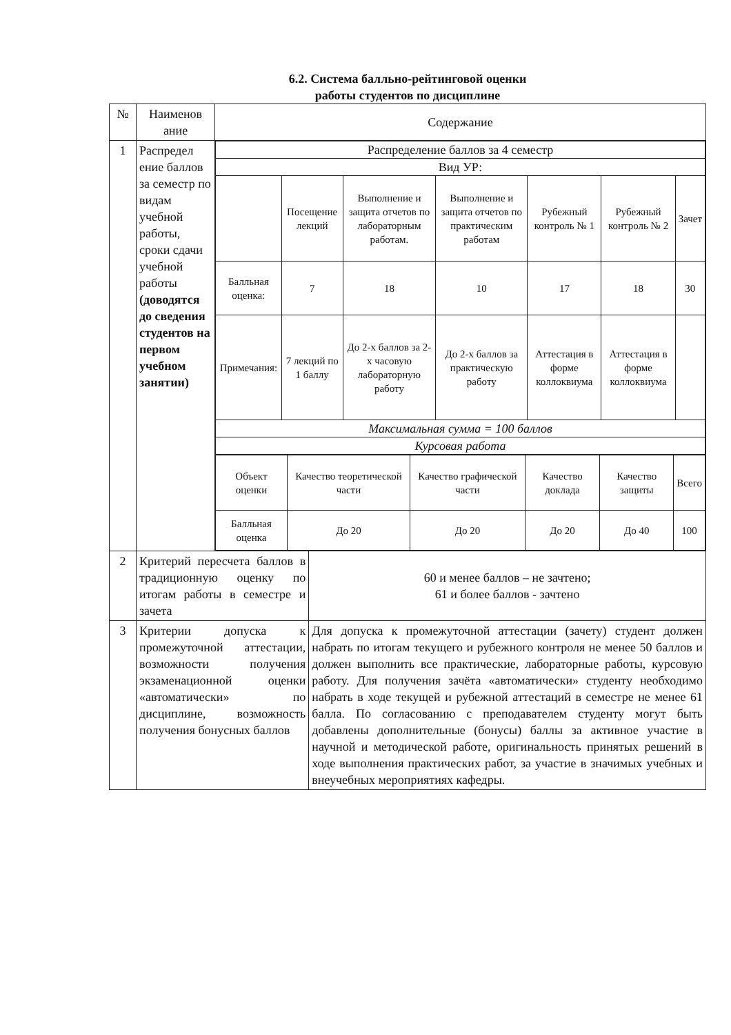6.2. Система балльно-рейтинговой оценки
работы студентов по дисциплине
| № | Наименов ание | Содержание | |
| --- | --- | --- | --- |
| 1 | Распредел ение баллов за семестр по видам учебной работы, сроки сдачи учебной работы (доводятся до сведения студентов на первом учебном занятии) | / Распределение баллов за 4 семестр / / / / / / / / Вид УР: / / / / / / / / / Посещение лекций / Выполнение и защита отчетов по лабораторным работам. / Выполнение и защита отчетов по практическим работам / Рубежный контроль № 1 / Рубежный контроль № 2 / Зачет / / Балльная оценка: / 7 / 18 / 10 / 17 / 18 / 30 / / Примечания: / 7 лекций по 1 баллу / До 2-х баллов за 2-х часовую лабораторную работу / До 2-х баллов за практическую работу / Аттестация в форме коллоквиума / Аттестация в форме коллоквиума / / / Максимальная сумма = 100 баллов / / / / / / / / Курсовая работа / / / / / / / / Объект оценки / Качество теоретической части / Качество графической части / Качество доклада / Качество защиты / Всего / / Балльная оценка / До 20 / До 20 / До 20 / До 40 / 100 / | |
| 2 | Критерий пересчета баллов в традиционную оценку по итогам работы в семестре и зачета | | 60 и менее баллов – не зачтено; 61 и более баллов - зачтено |
| 3 | Критерии допуска к промежуточной аттестации, возможности получения экзаменационной оценки «автоматически» по дисциплине, возможность получения бонусных баллов | | Для допуска к промежуточной аттестации (зачету) студент должен набрать по итогам текущего и рубежного контроля не менее 50 баллов и должен выполнить все практические, лабораторные работы, курсовую работу. Для получения зачёта «автоматически» студенту необходимо набрать в ходе текущей и рубежной аттестаций в семестре не менее 61 балла. По согласованию с преподавателем студенту могут быть добавлены дополнительные (бонусы) баллы за активное участие в научной и методической работе, оригинальность принятых решений в ходе выполнения практических работ, за участие в значимых учебных и внеучебных мероприятиях кафедры. |